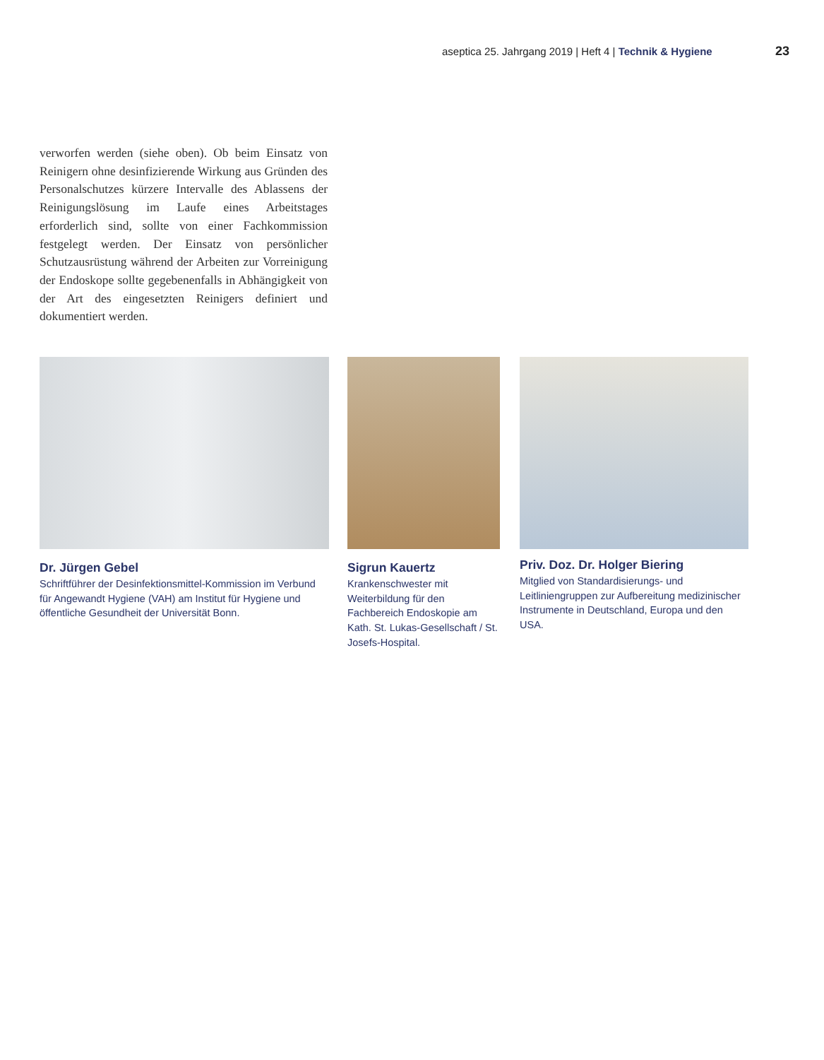aseptica 25. Jahrgang 2019 | Heft 4 | Technik & Hygiene 23
verworfen werden (siehe oben). Ob beim Einsatz von Reinigern ohne desinfizierende Wirkung aus Gründen des Personalschutzes kürzere Intervalle des Ablassens der Reinigungslösung im Laufe eines Arbeitstages erforderlich sind, sollte von einer Fachkommission festgelegt werden. Der Einsatz von persönlicher Schutzausrüstung während der Arbeiten zur Vorreinigung der Endoskope sollte gegebenenfalls in Abhängigkeit von der Art des eingesetzten Reinigers definiert und dokumentiert werden.
Dr. Jürgen Gebel
Schriftführer der Desinfektionsmittel-Kommission im Verbund für Angewandt Hygiene (VAH) am Institut für Hygiene und öffentliche Gesundheit der Universität Bonn.
Sigrun Kauertz
Krankenschwester mit Weiterbildung für den Fachbereich Endoskopie am Kath. St. Lukas-Gesellschaft / St. Josefs-Hospital.
Priv. Doz. Dr. Holger Biering
Mitglied von Standardisierungs- und Leitliniengruppen zur Aufbereitung medizinischer Instrumente in Deutschland, Europa und den USA.